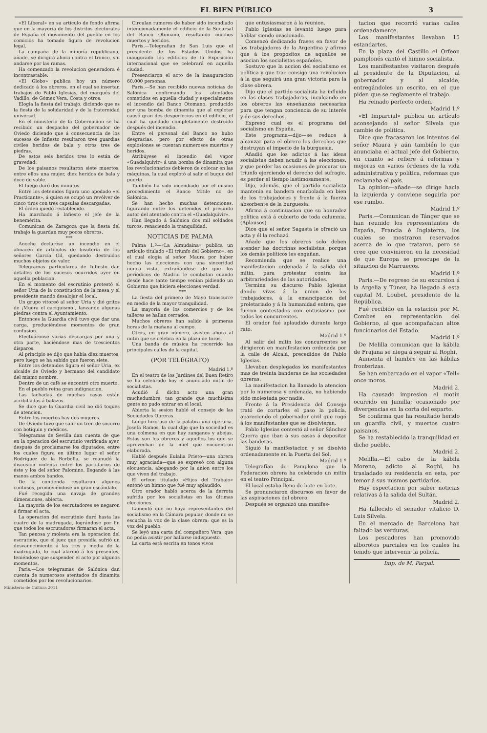EL BIEN PÚBLICO 3
«El Liberal» en su artículo de fondo afirma que en la mayoría de los distritos electorales de España el movimiento del pueblo en los comicios ha tomado figura de revolucion legal.
La campaña de la minoría republicana, añade, se dirigirá ahora contra el tronco, sin andarse por las ramas.
Ha comenzado la revolucion generadora é incontrastable.
«El Globo» publica hoy un número dedicado á los obreros, en el cual se insertan trabajos do Pablo Iglesias, del marqués del Vadillo, de Gómez Vera, Costa y otros.
Elogia la fiesta del trabajo, diciendo que es la fiesta de la solidaridad y de la fraternidad universal.
En el ministerio de la Gobernacion se ha recibido un despacho del gobernador de Oviedo diciendo que á consecuencia de los sucesos de Infiesto resultaron tres guardias civiles heridos de bala y otros tres de piedras.
De estos seis heridos tres lo están de gravedad.
De los paisanos resultaron siete muertos, entre ellos una mujer, diez heridos de bala y doce de sable.
El fuego duró dos minutos.
Entre los detenidos figura uno apodado «el Practicante», á quien se ocupó un revólver de cinco tiros con tres capsulas descargadas.
El órden quedó restablecido.
Ha marchado á Infiesto el jefe de la benemérita.
Comunican de Zaragoza que la fiesta del trabajo la guardan muy pocos obreros.
***
Anoche declaróse un incendio en el almacén de artículos de bisutería de los señores García Gil, quedando destruidos muchos objetos de valor.
Telegramas particulares de Infiesto dan detalles de los sucesos ocurridos ayer en aquella poblacion.
En el momento del escrutinio protestó el señor Uria de la constitucion de la mesa y el presidente mandó desalojar el local.
Un grupo vitoreó al señor Uria y dió gritos de ¡Muera el caciquismo!, lanzando algunas piedras contra el Ayuntamiento.
Entonces la Guardia civil tuvo que dar una carga, produciéndose momentos de gran confusion.
Efectuáronse varias descargas por una y otra parte, haciéndose mas de trescientos disparos.
Al principio se dijo que habia diez muertos, pero luego se ha sabido que fueron siete.
Entre los detenidos figura el señor Uria, ex alcalde de Oviedo y hermano del candidato del mismo nombre.
Dentro de un café se encontró otro muerto.
En el pueblo reina gran indignacion.
Las fachadas de muchas casas están acribilladas á balazos.
Se dice que la Guardia civil no dió toques de atencion.
Entre los muertos hay dos mujeres.
De Oviedo tuvo que salir un tren de socorro con botiquin y médicos.
Telegramas de Sevilla dan cuenta de que en la operacion del escrutinio verificada ayer, después de proclamarse los diputados, entre los cuales figura en último lugar el señor Rodriguez de la Borbolla, se reanudó la discusion violenta entre los partidarios de éste y los del señor Palomino, llegando á las manos ambos bandos.
De la contienda resultaron algunos contusos, promoviéndose un gran escándalo.
Fué recogida una navaja de grandes dimensiones, abierta.
La mayoria de los escrutadores se negaron á firmar el acta.
La operacion del escrutinio duró hasta las cuatro de la madrugada, lográndose por fin que todos los escrutadores firmaran el acta.
Tan penosa y molesta era la operacion del escrutinio, que el juez que presidía sufrió un desvanecimiento á las tres y media de la madrugada, lo cual alarmó á los presentes, teniéndose que suspender el acto por algunos momentos.
Paris.—Los telegramas de Salónica dan cuenta de numerosos atentados de dinamita cometidos por los revolucionarios.
Circulan rumores de haber sido incendiado intencionadamente el edificio de la Sucursal del Banco Otomano, resultando muchos muertos y heridos.
Paris.—Telegrafian de San Luis que el presidente de los Estados Unidos ha inaugurado los edificios de la Exposicion internacional que se celebrará en aquella ciudad.
Presenciaron el acto de la inauguracion 60.000 personas.
Paris.—Se han recibido nuevas noticias de Salónica confirmando los atentados cometidos en aquella ciudad y especialmente el incendio del Banco Otomano, producido por una bomba de dinamita que al explotar causó gran des desperfecios en el edificio, el cual ha quedado completamente destruido después del incendio.
Entre el personal del Banco no hubo desgracias, pero por efecto de otras explosiones se cuentan numerosos muertos y heridos.
Atribúyese el incendio del vapor «Guadalquivir» á una bomba de dinamita que los revolucionarios debieron de colocar en las máquinas, la cual explotó al salir el buque del puerto.
También ha sido incendiado por el mismo procedimiento el Banco Mitile no de Salónica.
Se han hecho muchas detenciones, figurando entre los detenidos el presunto autor del atentado contra el «Guadalquivir».
Han llegado á Salónica dos mil soldados turcos, renaciendo la tranquilidad.
NOTICIAS DE PALMA
Palma 1.º—«La Almudaina» publica un artículo titulado «El triunfo del Gobierno», en el cual elogia al señor Maura por haber hecho las elecciones con una sinceridad nunca vista, extrañándose de que los periódicos de Madrid le combatan cuando desde hace tanto tiempo venian pidiendo un Gobierno que hiciera elecciones verdad.
***
La fiesta del primero de Mayo transcurre en medio de la mayor tranquilidad.
La mayoría de los comercios y de los talleres se hallan cerrados.
Muchos obreros han salido á primeras horas de la mañana al campo.
Otros, en gran número, asisten ahora al mitin que se celebra en la plaza de toros.
Una banda de música ha recorrido las principales calles de la capital.
(POR TELÉGRAFO)
Madrid 1.º
En el teatro de los Jardines del Buen Retiro se ha celebrado hoy el anunciado mitin de socialistas.
Acudió á dicho acto una gran muchedumbre, tan grande que muchisima gente no pudo entrar en el local.
Abierta la sesion habló el consejo de las Sociedades Obreras.
Luego hizo uso de la palabra una operaria, Josefa Ramos, la cual dijo que la sociedad es una colmena en que hay zanganos y abejas. Estas son los obreros y aquellos los que se aprovechan de la miel que encuentran elaborada.
Habló después Eulalia Prieto—una obrera muy agraciada—que se expresó con alguna elocuencia, abogando por la union entre los que viven del trabajo.
El orfeon titulado «Hijos del Trabajo» entonó un himno que fué muy aplaudido.
Otro orador habló acerca de la derrota sufrida por los socialistas en las últimas elecciones.
Lamentó que no haya representantes del socialismo en la Cámara popular, donde no se escucha la voz de la clase obrera; que es la voz del pueblo.
Se leyó una carta del compañero Vera, que no podia asistir por hallarse indispuesto.
La carta está escrita en tonos vivos
que entusiasmaron á la reunion.
Pablo Iglesias se levantó luego para hablar siendo ovacionado.
Comenzó dedicando frases en favor de los trabajadores de la Argentina y afirmó que á los propósitos de aquellos se asocian los socialistas españoles.
Sostuvo que la accion del socialismo es política y que trae consigo una revolucion á la que seguirá una gran victoria para la clase obrera.
Dijo que el partido socialista ha influido en las clases trabajadoras, inculcando en los obreros las enseñanzas necesarias para que tengan conciencia de su interés y de sus derechos.
Expresó cual es el programa del socialismo en España.
Este programa—dijo—se reduce á alcanzar para el obrero los derechos que destruyan el imperio de la burguesía.
Añadió que los adictos á las ideas socialistas deben acudir á las elecciones, y que perder las ocasiones de procurar un triunfo ejerciendo el derecho del sufragio, es perder el tiempo lastimosamente.
Dijo, además, que el partido socialista mantenia su bandera enarbolada en bien de los trabajadores y frente á la fuerza absorbente de la burguesía.
Afirma á continuacion que su honradez política está á cubierto de toda calumnia. (Aplausos).
Dice que el señor Sagasta le ofreció un acta y él la rechazó.
Añade que los obreros solo deben atender las doctrinas socialistas, porque los demás políticos les engañan.
Recomienda que se realice una manifestacion ordenada á la salida del mitin, para protestar contra las arbitrariedades de las autoridades.
Termina su discurso Pablo Iglesias dando vivas á la union de los trabajadores, á la emancipacion del proletariado y á la humanidad entera, que fueron contestados con entusiasmo por todos los concurrentes.
El orador fué aplaudido durante largo rato.
Madrid 1.º
Al salir del mitin los concurrentes se dirigieron en manifestacion ordenada por la calle de Alcalá, precedidos de Pablo Iglesias.
Llevaban desplegadas los manifestantes mas de treinta banderas de las sociedades obreras.
La manifestacion ha llamado la atencion por lo numerosa y ordenada, no habiendo sido molestada por nadie.
Frente á la Presidencia del Consejo trató de cortarles el paso la policía, apareciendo el gobernador civil que rogó á los manifestantes que se disolvieran.
Pablo Iglesias contestó al señor Sánchez Guerra que iban á sus casas á depositar las banderas.
Siguió la manifestacion y se disolvió ordenadamente en la Puerta del Sol.
Madrid 1.º
Telegrafían de Pamplona que la Federacion obrera ha celebrado un mitin en el teatro Principal.
El local estaba lleno de bote en bote.
Se pronunciaron discursos en favor de las aspiraciones del obrero.
Después se organizó una manifes-
tacion que recorrió varias calles ordenadamente.
Los manifestantes llevaban 15 estandartes.
En la plaza del Castillo el Orfeon pamplonés cantó el himno socialista.
Los manifestantes visitaron después al presidente de la Diputacion, al gobernador y al alcalde, entregándoles un escrito, en el que piden que se reglamente el trabajo.
Ha reinado perfecto orden.
Madrid 1.º
«El Imparcial» publica un artículo aconsejando al señor Silvela que cambie de política.
Dice que fracasaron los intentos del señor Maura y aún también lo que anunciaba el actual jefe del Gobierno, en cuanto se refiere á reformas y mejoras en varios órdenes de la vida administrativa y política, reformas que reclamaba el país.
La opinion—añade—se dirige hacia la izquierda y conviene seguirla por ese rumbo.
Madrid 1.º
Paris.—Comunican de Tánger que se han reunido los representantes de España, Francia é Inglaterra, los cuales se mostraron reservados acerca de lo que trataron, pero se cree que convinieron en la necesidad de que Europa se preocupe de la situacion de Marruecos.
Madrid 1.º
Paris.—De regreso de su excursion á la Argelia y Túnez, ha llegado á esta capital M. Loubet, presidente de la República.
Fué recibido en la estacion por M. Combes en representacion del Gobierno, al que acompañaban altos funcionarios del Estado.
Madrid 1.º
De Melilla comunican que la kábila de Frajana se niega á seguir al Roghi.
Aumenta el hambre en las kábilas fronterizas.
Se han embarcado en el vapor «Tell» once moros.
Madrid 2.
Ha causado impresion el motin ocurrido en Jumilla; ocasionado por divergencias en la corta del esparto.
Se confirma que ha resultado herido un guardia civil, y muertos cuatro paisanos.
Se ha restablecido la tranquilidad en dicho pueblo.
Madrid 2.
Melilla.—El cabo de la kábila Moreno, adicto al Roghi, ha trasladado su residencia en esta, por temor á sus mismos partidarios.
Hay espectacion por saber noticias relativas á la salida del Sultán.
Madrid 2.
Ha fallecido el senador vitalicio D. Luis Silvela.
En el mercado de Barcelona han faltado las verduras.
Los pescadores han promovido alborotos parciales en los cuales ha tenido que intervenir la policía.
Imp. de M. Parpal.
Ministerio de Cultura 2011